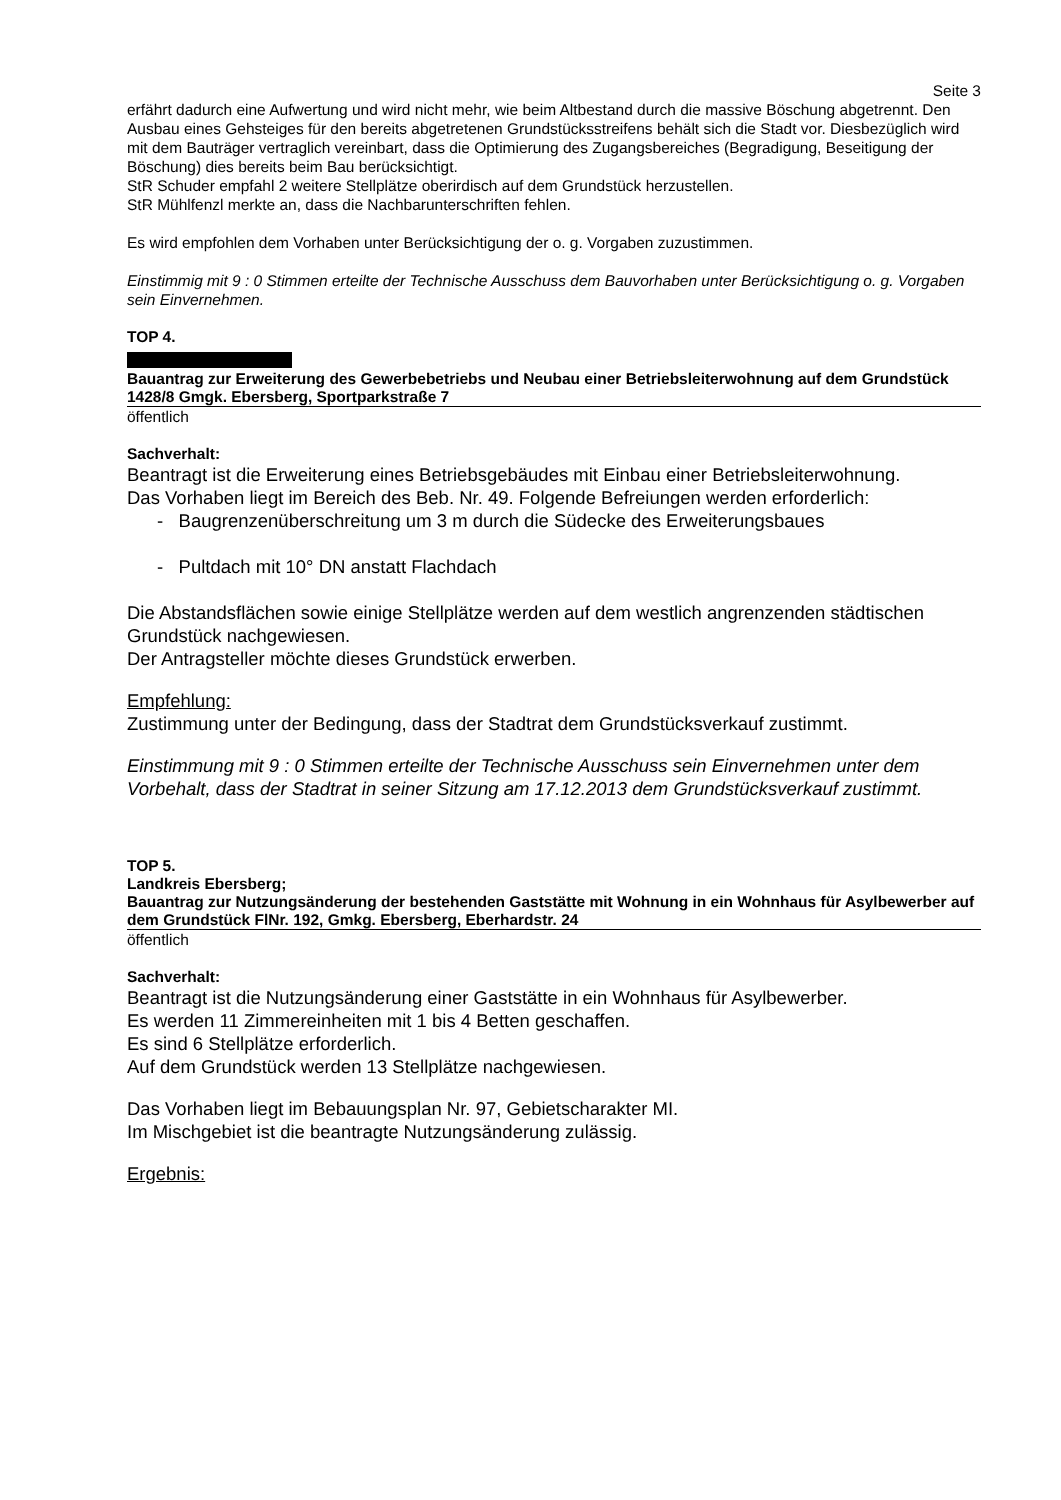Seite 3
erfährt dadurch eine Aufwertung und wird nicht mehr, wie beim Altbestand durch die massive Böschung abgetrennt. Den Ausbau eines Gehsteiges für den bereits abgetretenen Grundstücksstreifens behält sich die Stadt vor. Diesbezüglich wird mit dem Bauträger vertraglich vereinbart, dass die Optimierung des Zugangsbereiches (Begradigung, Beseitigung der Böschung) dies bereits beim Bau berücksichtigt.
StR Schuder empfahl 2 weitere Stellplätze oberirdisch auf dem Grundstück herzustellen.
StR Mühlfenzl merkte an, dass die Nachbarunterschriften fehlen.
Es wird empfohlen dem Vorhaben unter Berücksichtigung der o. g. Vorgaben zuzustimmen.
Einstimmig mit 9 : 0 Stimmen erteilte der Technische Ausschuss dem Bauvorhaben unter Berücksichtigung o. g. Vorgaben sein Einvernehmen.
TOP 4.
Bauantrag zur Erweiterung des Gewerbebetriebs und Neubau einer Betriebsleiterwohnung auf dem Grundstück 1428/8 Gmgk. Ebersberg, Sportparkstraße 7
öffentlich
Sachverhalt:
Beantragt ist die Erweiterung eines Betriebsgebäudes mit Einbau einer Betriebsleiterwohnung.
Das Vorhaben liegt im Bereich des Beb. Nr. 49. Folgende Befreiungen werden erforderlich:
- Baugrenzenüberschreitung um 3 m durch die Südecke des Erweiterungsbaues
- Pultdach mit 10° DN anstatt Flachdach
Die Abstandsflächen sowie einige Stellplätze werden auf dem westlich angrenzenden städtischen Grundstück nachgewiesen.
Der Antragsteller möchte dieses Grundstück erwerben.
Empfehlung:
Zustimmung unter der Bedingung, dass der Stadtrat dem Grundstücksverkauf zustimmt.
Einstimmung mit 9 : 0 Stimmen erteilte der Technische Ausschuss sein Einvernehmen unter dem Vorbehalt, dass der Stadtrat in seiner Sitzung am 17.12.2013 dem Grundstücksverkauf zustimmt.
TOP 5.
Landkreis Ebersberg;
Bauantrag zur Nutzungsänderung der bestehenden Gaststätte mit Wohnung in ein Wohnhaus für Asylbewerber auf dem Grundstück FlNr. 192, Gmkg. Ebersberg, Eberhardstr. 24
öffentlich
Sachverhalt:
Beantragt ist die Nutzungsänderung einer Gaststätte in ein Wohnhaus für Asylbewerber.
Es werden 11 Zimmereinheiten mit 1 bis 4 Betten geschaffen.
Es sind 6 Stellplätze erforderlich.
Auf dem Grundstück werden 13 Stellplätze nachgewiesen.
Das Vorhaben liegt im Bebauungsplan Nr. 97, Gebietscharakter MI.
Im Mischgebiet ist die beantragte Nutzungsänderung zulässig.
Ergebnis: